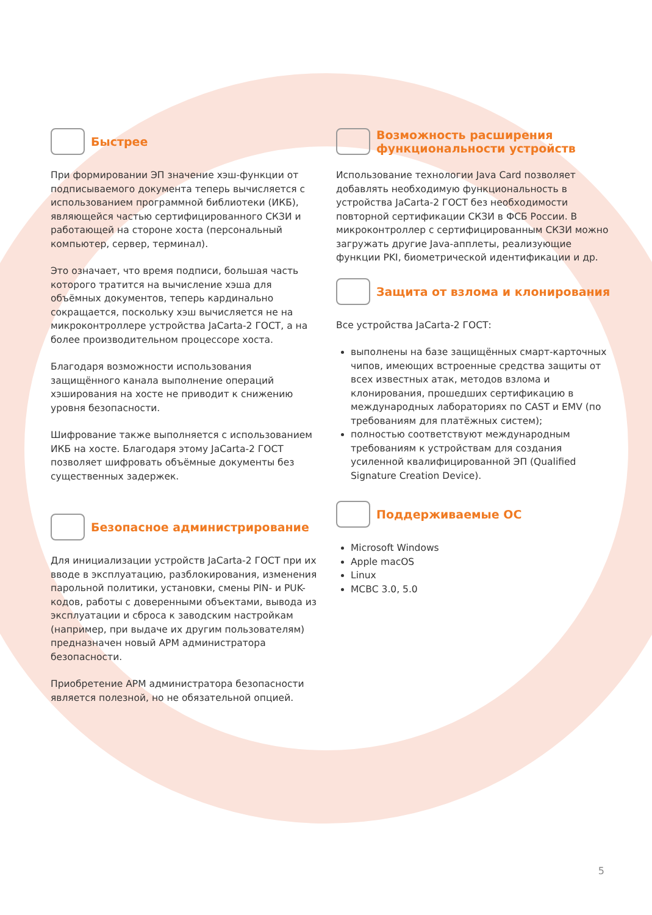Быстрее
При формировании ЭП значение хэш-функции от подписываемого документа теперь вычисляется с использованием программной библиотеки (ИКБ), являющейся частью сертифицированного СКЗИ и работающей на стороне хоста (персональный компьютер, сервер, терминал).
Это означает, что время подписи, большая часть которого тратится на вычисление хэша для объёмных документов, теперь кардинально сокращается, поскольку хэш вычисляется не на микроконтроллере устройства JaCarta-2 ГОСТ, а на более производительном процессоре хоста.
Благодаря возможности использования защищённого канала выполнение операций хэширования на хосте не приводит к снижению уровня безопасности.
Шифрование также выполняется с использованием ИКБ на хосте. Благодаря этому JaCarta-2 ГОСТ позволяет шифровать объёмные документы без существенных задержек.
Безопасное администрирование
Для инициализации устройств JaCarta-2 ГОСТ при их вводе в эксплуатацию, разблокирования, изменения парольной политики, установки, смены PIN- и PUK-кодов, работы с доверенными объектами, вывода из эксплуатации и сброса к заводским настройкам (например, при выдаче их другим пользователям) предназначен новый АРМ администратора безопасности.
Приобретение АРМ администратора безопасности является полезной, но не обязательной опцией.
Возможность расширения функциональности устройств
Использование технологии Java Card позволяет добавлять необходимую функциональность в устройства JaCarta-2 ГОСТ без необходимости повторной сертификации СКЗИ в ФСБ России. В микроконтроллер с сертифицированным СКЗИ можно загружать другие Java-апплеты, реализующие функции PKI, биометрической идентификации и др.
Защита от взлома и клонирования
Все устройства JaCarta-2 ГОСТ:
выполнены на базе защищённых смарт-карточных чипов, имеющих встроенные средства защиты от всех известных атак, методов взлома и клонирования, прошедших сертификацию в международных лабораториях по CAST и EMV (по требованиям для платёжных систем);
полностью соответствуют международным требованиям к устройствам для создания усиленной квалифицированной ЭП (Qualified Signature Creation Device).
Поддерживаемые ОС
Microsoft Windows
Apple macOS
Linux
МСВС 3.0, 5.0
5